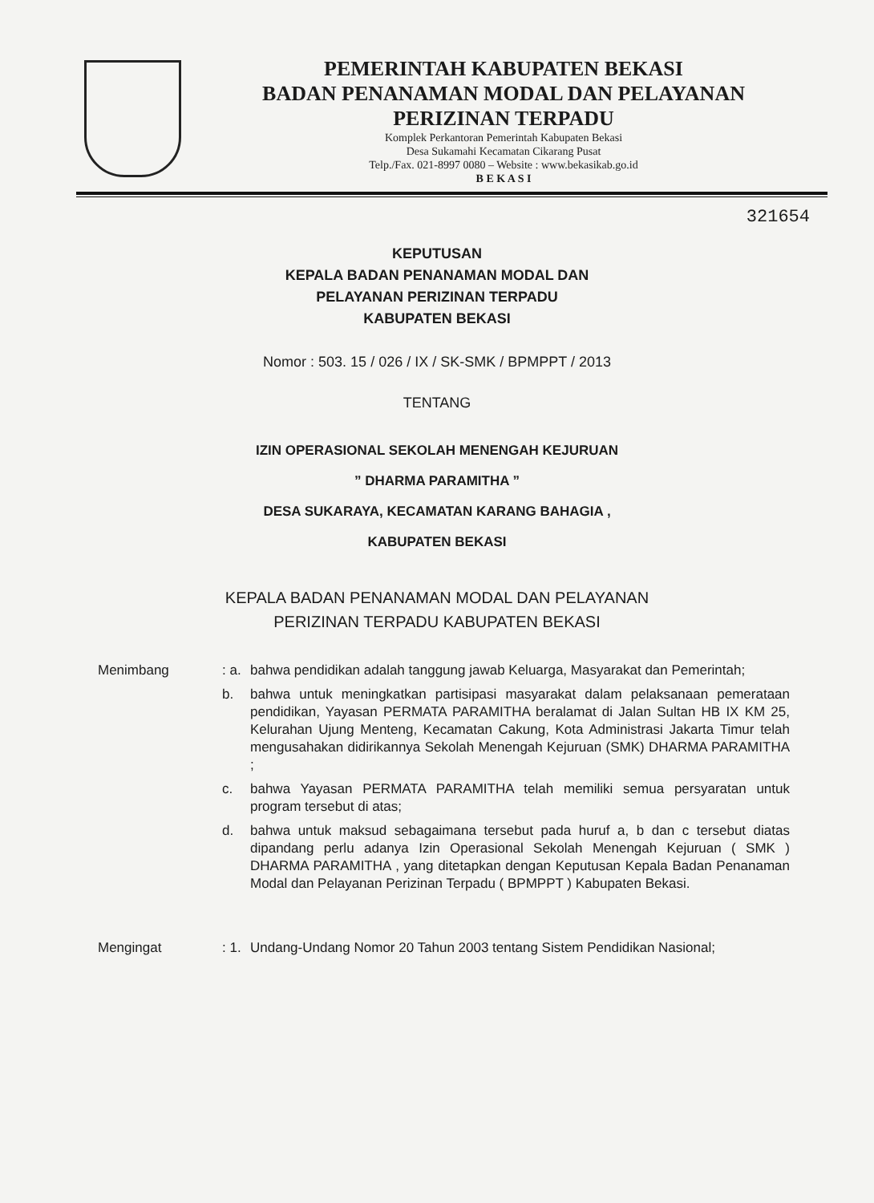PEMERINTAH KABUPATEN BEKASI
BADAN PENANAMAN MODAL DAN PELAYANAN
PERIZINAN TERPADU
Komplek Perkantoran Pemerintah Kabupaten Bekasi
Desa Sukamahi Kecamatan Cikarang Pusat
Telp./Fax. 021-8997 0080 – Website : www.bekasikab.go.id
B E K A S I
321654
KEPUTUSAN
KEPALA BADAN PENANAMAN MODAL DAN
PELAYANAN PERIZINAN TERPADU
KABUPATEN BEKASI
Nomor : 503. 15 / 026 / IX / SK-SMK / BPMPPT / 2013
TENTANG
IZIN OPERASIONAL SEKOLAH MENENGAH KEJURUAN
” DHARMA PARAMITHA ”
DESA SUKARAYA, KECAMATAN KARANG BAHAGIA ,
KABUPATEN BEKASI
KEPALA BADAN PENANAMAN MODAL DAN PELAYANAN
PERIZINAN TERPADU KABUPATEN BEKASI
Menimbang : a.
bahwa pendidikan adalah tanggung jawab Keluarga, Masyarakat dan Pemerintah;
b. bahwa untuk meningkatkan partisipasi masyarakat dalam pelaksanaan pemerataan pendidikan, Yayasan PERMATA PARAMITHA beralamat di Jalan Sultan HB IX KM 25, Kelurahan Ujung Menteng, Kecamatan Cakung, Kota Administrasi Jakarta Timur telah mengusahakan didirikannya Sekolah Menengah Kejuruan (SMK) DHARMA PARAMITHA ;
c. bahwa Yayasan PERMATA PARAMITHA telah memiliki semua persyaratan untuk program tersebut di atas;
d. bahwa untuk maksud sebagaimana tersebut pada huruf a, b dan c tersebut diatas dipandang perlu adanya Izin Operasional Sekolah Menengah Kejuruan ( SMK ) DHARMA PARAMITHA , yang ditetapkan dengan Keputusan Kepala Badan Penanaman Modal dan Pelayanan Perizinan Terpadu ( BPMPPT ) Kabupaten Bekasi.
Mengingat : 1.
Undang-Undang Nomor 20 Tahun 2003 tentang Sistem Pendidikan Nasional;